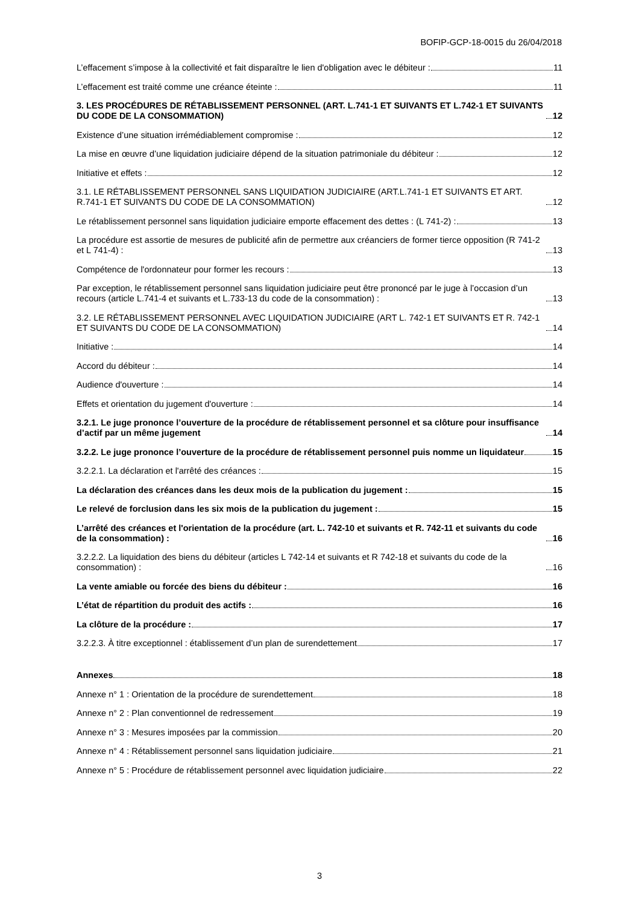BOFIP-GCP-18-0015 du 26/04/2018
L’effacement s’impose à la collectivité et fait disparaître le lien d'obligation avec le débiteur : 11
L’effacement est traité comme une créance éteinte : 11
3. LES PROCÉDURES DE RÉTABLISSEMENT PERSONNEL (ART. L.741-1 ET SUIVANTS ET L.742-1 ET SUIVANTS DU CODE DE LA CONSOMMATION) 12
Existence d’une situation irrémédiablement compromise : 12
La mise en œuvre d’une liquidation judiciaire dépend de la situation patrimoniale du débiteur : 12
Initiative et effets : 12
3.1. LE RÉTABLISSEMENT PERSONNEL SANS LIQUIDATION JUDICIAIRE (ART.L.741-1 ET SUIVANTS ET ART. R.741-1 ET SUIVANTS DU CODE DE LA CONSOMMATION) 12
Le rétablissement personnel sans liquidation judiciaire emporte effacement des dettes : (L 741-2) : 13
La procédure est assortie de mesures de publicité afin de permettre aux créanciers de former tierce opposition (R 741-2 et L 741-4) : 13
Compétence de l'ordonnateur pour former les recours : 13
Par exception, le rétablissement personnel sans liquidation judiciaire peut être prononcé par le juge à l’occasion d’un recours (article L.741-4 et suivants et L.733-13 du code de la consommation) : 13
3.2. LE RÉTABLISSEMENT PERSONNEL AVEC LIQUIDATION JUDICIAIRE (ART L. 742-1 ET SUIVANTS ET R. 742-1 ET SUIVANTS DU CODE DE LA CONSOMMATION) 14
Initiative : 14
Accord du débiteur : 14
Audience d'ouverture : 14
Effets et orientation du jugement d'ouverture : 14
3.2.1. Le juge prononce l’ouverture de la procédure de rétablissement personnel et sa clôture pour insuffisance d’actif par un même jugement 14
3.2.2. Le juge prononce l’ouverture de la procédure de rétablissement personnel puis nomme un liquidateur 15
3.2.2.1. La déclaration et l'arrêté des créances : 15
La déclaration des créances dans les deux mois de la publication du jugement : 15
Le relevé de forclusion dans les six mois de la publication du jugement : 15
L’arrêté des créances et l'orientation de la procédure (art. L. 742-10 et suivants et R. 742-11 et suivants du code de la consommation) : 16
3.2.2.2. La liquidation des biens du débiteur (articles L 742-14 et suivants et R 742-18 et suivants du code de la consommation) : 16
La vente amiable ou forcée des biens du débiteur : 16
L’état de répartition du produit des actifs : 16
La clôture de la procédure : 17
3.2.2.3. À titre exceptionnel : établissement d’un plan de surendettement 17
Annexes 18
Annexe n° 1 : Orientation de la procédure de surendettement 18
Annexe n° 2 : Plan conventionnel de redressement 19
Annexe n° 3 : Mesures imposées par la commission 20
Annexe n° 4 : Rétablissement personnel sans liquidation judiciaire 21
Annexe n° 5 : Procédure de rétablissement personnel avec liquidation judiciaire 22
3